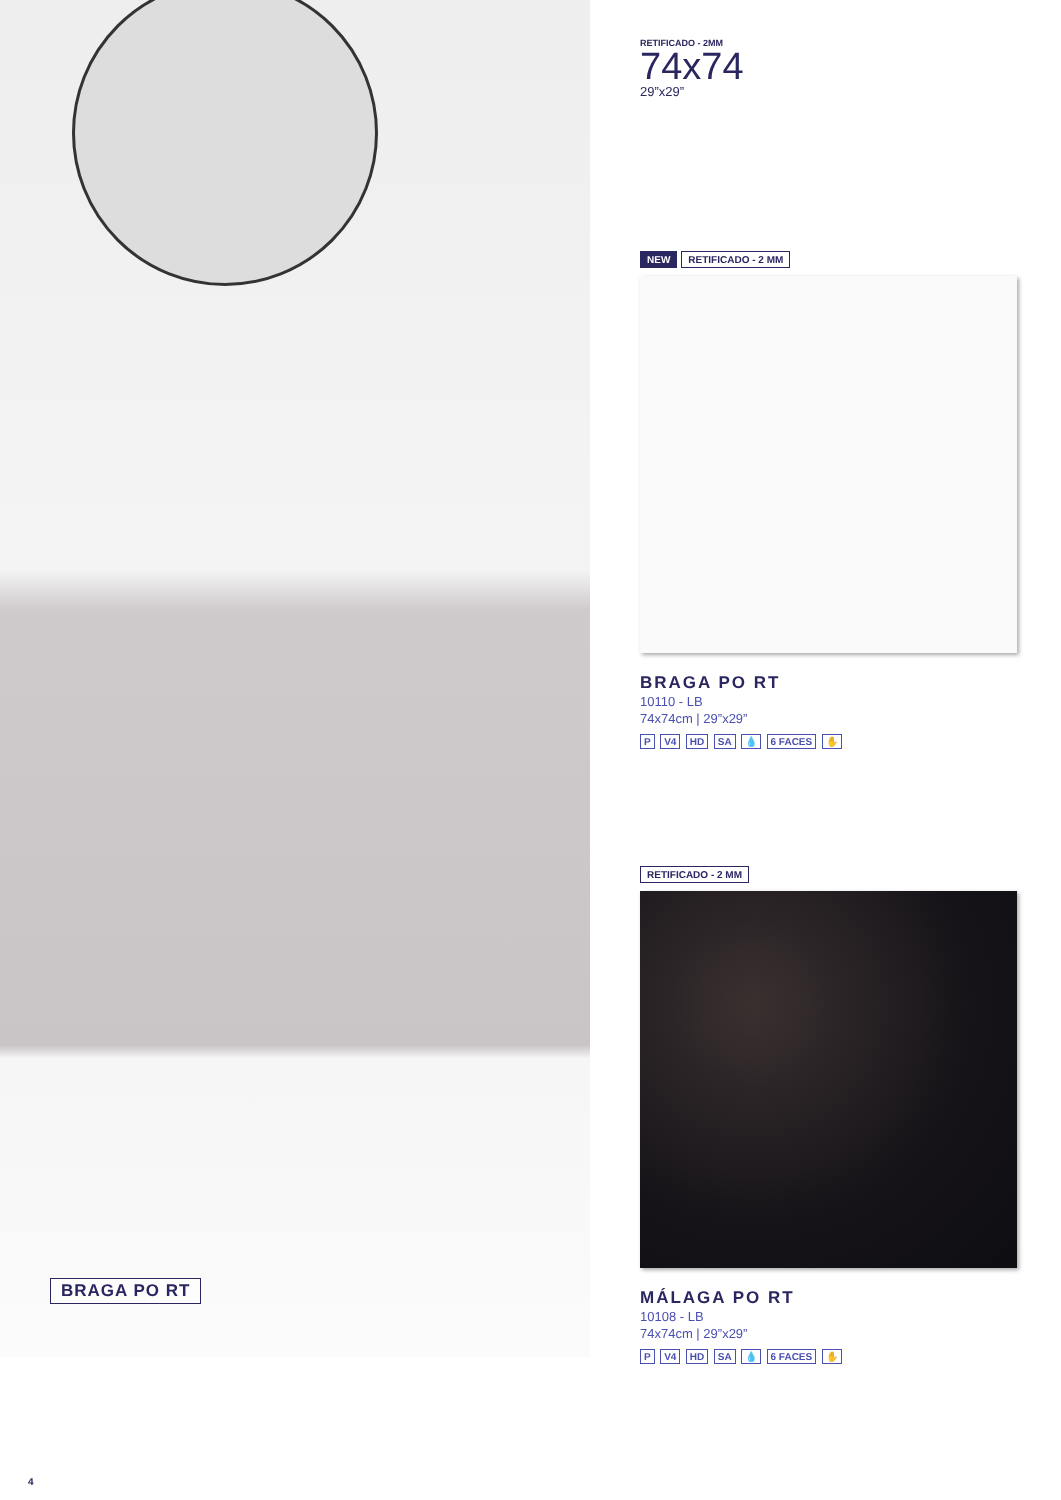BRAGA PO RT
RETIFICADO - 2MM
74x74
29”x29”
NEW RETIFICADO - 2 MM
BRAGA PO RT
10110 - LB
74x74cm | 29”x29”
P V4 HD SA 💧 6 FACES ✋
RETIFICADO - 2 MM
MÁLAGA PO RT
10108 - LB
74x74cm | 29”x29”
P V4 HD SA 💧 6 FACES ✋
4